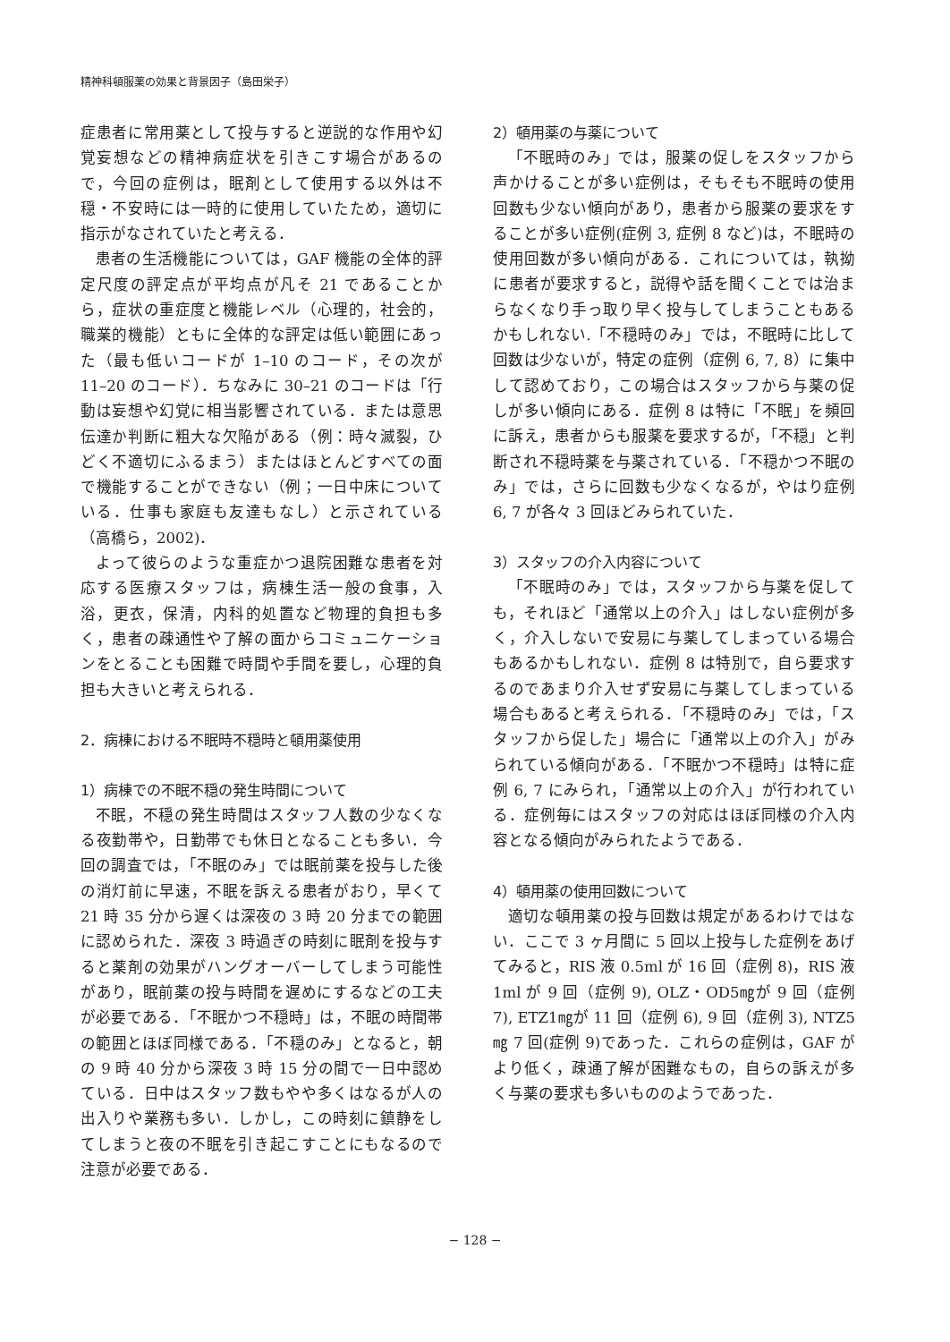精神科頓服薬の効果と背景因子（島田栄子）
症患者に常用薬として投与すると逆説的な作用や幻覚妄想などの精神病症状を引きこす場合があるので，今回の症例は，眠剤として使用する以外は不穏・不安時には一時的に使用していたため，適切に指示がなされていたと考える．
患者の生活機能については，GAF 機能の全体的評定尺度の評定点が平均点が凡そ 21 であることから，症状の重症度と機能レベル（心理的，社会的，職業的機能）ともに全体的な評定は低い範囲にあった（最も低いコードが 1–10 のコード，その次が 11–20 のコード）．ちなみに 30–21 のコードは「行動は妄想や幻覚に相当影響されている．または意思伝達か判断に粗大な欠陥がある（例：時々滅裂，ひどく不適切にふるまう）またはほとんどすべての面で機能することができない（例；一日中床についている．仕事も家庭も友達もなし）と示されている（高橋ら，2002)．
よって彼らのような重症かつ退院困難な患者を対応する医療スタッフは，病棟生活一般の食事，入浴，更衣，保清，内科的処置など物理的負担も多く，患者の疎通性や了解の面からコミュニケーションをとることも困難で時間や手間を要し，心理的負担も大きいと考えられる．
2．病棟における不眠時不穏時と頓用薬使用
1）病棟での不眠不穏の発生時間について
不眠，不穏の発生時間はスタッフ人数の少なくなる夜勤帯や，日勤帯でも休日となることも多い．今回の調査では，「不眠のみ」では眠前薬を投与した後の消灯前に早速，不眠を訴える患者がおり，早くて 21 時 35 分から遅くは深夜の 3 時 20 分までの範囲に認められた．深夜 3 時過ぎの時刻に眠剤を投与すると薬剤の効果がハングオーバーしてしまう可能性があり，眠前薬の投与時間を遅めにするなどの工夫が必要である．「不眠かつ不穏時」は，不眠の時間帯の範囲とほぼ同様である．「不穏のみ」となると，朝の 9 時 40 分から深夜 3 時 15 分の間で一日中認めている．日中はスタッフ数もやや多くはなるが人の出入りや業務も多い．しかし，この時刻に鎮静をしてしまうと夜の不眠を引き起こすことにもなるので注意が必要である．
2）頓用薬の与薬について
「不眠時のみ」では，服薬の促しをスタッフから声かけることが多い症例は，そもそも不眠時の使用回数も少ない傾向があり，患者から服薬の要求をすることが多い症例(症例 3, 症例 8 など)は，不眠時の使用回数が多い傾向がある．これについては，執拗に患者が要求すると，説得や話を聞くことでは治まらなくなり手っ取り早く投与してしまうこともあるかもしれない.「不穏時のみ」では，不眠時に比して回数は少ないが，特定の症例（症例 6, 7, 8）に集中して認めており，この場合はスタッフから与薬の促しが多い傾向にある．症例 8 は特に「不眠」を頻回に訴え，患者からも服薬を要求するが，「不穏」と判断され不穏時薬を与薬されている．「不穏かつ不眠のみ」では，さらに回数も少なくなるが，やはり症例 6, 7 が各々 3 回ほどみられていた．
3）スタッフの介入内容について
「不眠時のみ」では，スタッフから与薬を促しても，それほど「通常以上の介入」はしない症例が多く，介入しないで安易に与薬してしまっている場合もあるかもしれない．症例 8 は特別で，自ら要求するのであまり介入せず安易に与薬してしまっている場合もあると考えられる．「不穏時のみ」では，「スタッフから促した」場合に「通常以上の介入」がみられている傾向がある．「不眠かつ不穏時」は特に症例 6, 7 にみられ，「通常以上の介入」が行われている．症例毎にはスタッフの対応はほぼ同様の介入内容となる傾向がみられたようである．
4）頓用薬の使用回数について
適切な頓用薬の投与回数は規定があるわけではない．ここで 3 ヶ月間に 5 回以上投与した症例をあげてみると，RIS 液 0.5ml が 16 回（症例 8)，RIS 液 1ml が 9 回（症例 9), OLZ・OD5㎎が 9 回（症例 7), ETZ1㎎が 11 回（症例 6), 9 回（症例 3), NTZ5㎎ 7 回(症例 9)であった．これらの症例は，GAF がより低く，疎通了解が困難なもの，自らの訴えが多く与薬の要求も多いもののようであった．
− 128 −